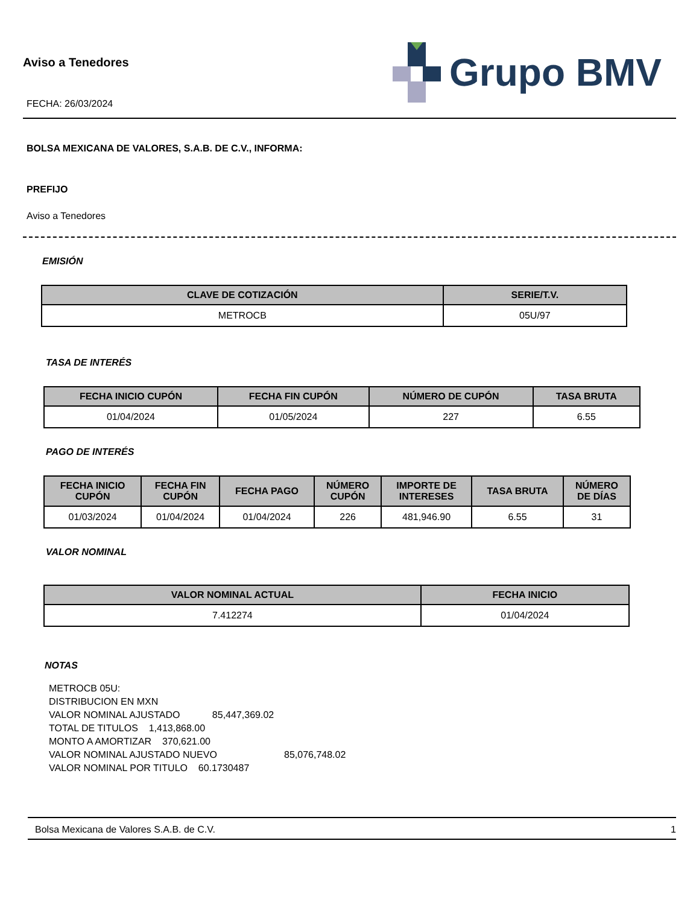Aviso a Tenedores
FECHA: 26/03/2024
Grupo BMV
BOLSA MEXICANA DE VALORES, S.A.B. DE C.V., INFORMA:
PREFIJO
Aviso a Tenedores
EMISIÓN
| CLAVE DE COTIZACIÓN | SERIE/T.V. |
| --- | --- |
| METROCB | 05U/97 |
TASA DE INTERÉS
| FECHA INICIO CUPÓN | FECHA FIN CUPÓN | NÚMERO DE CUPÓN | TASA BRUTA |
| --- | --- | --- | --- |
| 01/04/2024 | 01/05/2024 | 227 | 6.55 |
PAGO DE INTERÉS
| FECHA INICIO CUPÓN | FECHA FIN CUPÓN | FECHA PAGO | NÚMERO CUPÓN | IMPORTE DE INTERESES | TASA BRUTA | NÚMERO DE DÍAS |
| --- | --- | --- | --- | --- | --- | --- |
| 01/03/2024 | 01/04/2024 | 01/04/2024 | 226 | 481,946.90 | 6.55 | 31 |
VALOR NOMINAL
| VALOR NOMINAL ACTUAL | FECHA INICIO |
| --- | --- |
| 7.412274 | 01/04/2024 |
NOTAS
METROCB 05U:
DISTRIBUCION EN MXN
VALOR NOMINAL AJUSTADO 85,447,369.02
TOTAL DE TITULOS 1,413,868.00
MONTO A AMORTIZAR 370,621.00
VALOR NOMINAL AJUSTADO NUEVO 85,076,748.02
VALOR NOMINAL POR TITULO 60.1730487
Bolsa Mexicana de Valores S.A.B. de C.V. 1